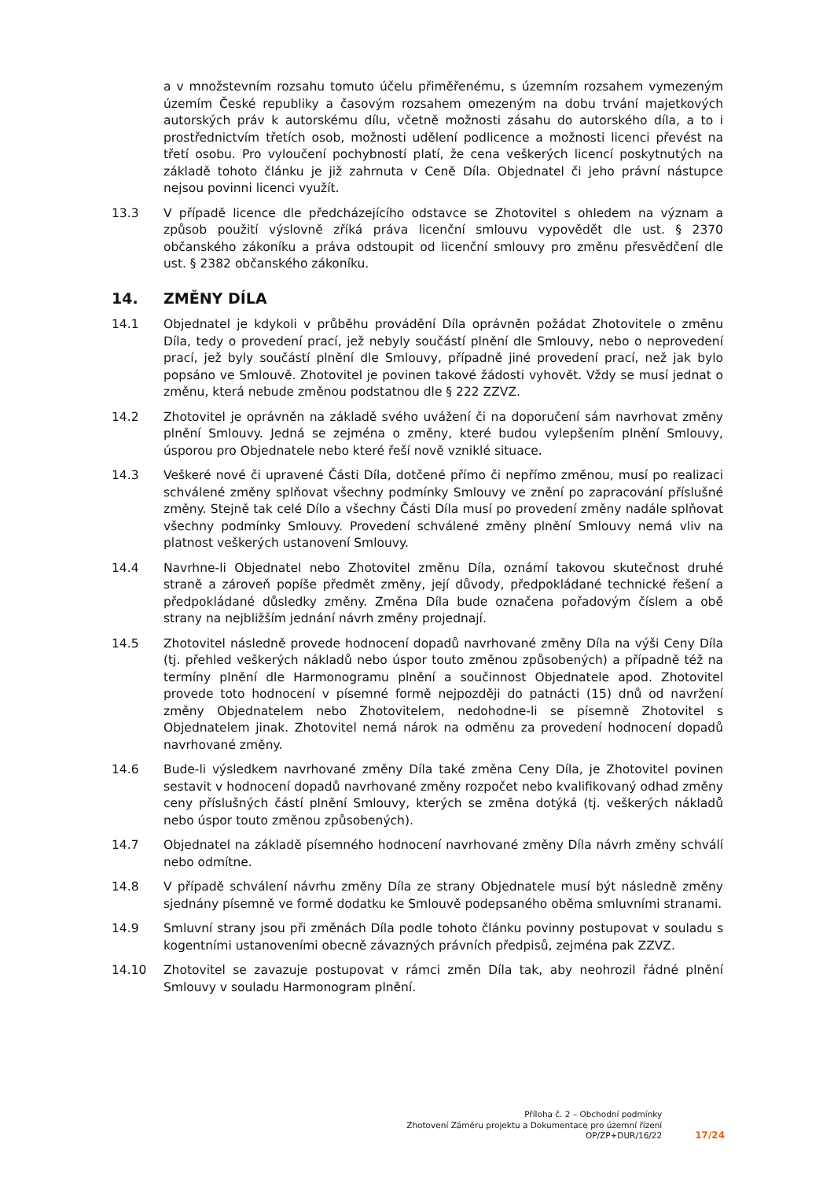a v množstevním rozsahu tomuto účelu přiměřenému, s územním rozsahem vymezeným územím České republiky a časovým rozsahem omezeným na dobu trvání majetkových autorských práv k autorskému dílu, včetně možnosti zásahu do autorského díla, a to i prostřednictvím třetích osob, možnosti udělení podlicence a možnosti licenci převést na třetí osobu. Pro vyloučení pochybností platí, že cena veškerých licencí poskytnutých na základě tohoto článku je již zahrnuta v Ceně Díla. Objednatel či jeho právní nástupce nejsou povinni licenci využít.
13.3 V případě licence dle předcházejícího odstavce se Zhotovitel s ohledem na význam a způsob použití výslovně zříká práva licenční smlouvu vypovědět dle ust. § 2370 občanského zákoníku a práva odstoupit od licenční smlouvy pro změnu přesvědčení dle ust. § 2382 občanského zákoníku.
14. ZMĚNY DÍLA
14.1 Objednatel je kdykoli v průběhu provádění Díla oprávněn požádat Zhotovitele o změnu Díla, tedy o provedení prací, jež nebyly součástí plnění dle Smlouvy, nebo o neprovedení prací, jež byly součástí plnění dle Smlouvy, případně jiné provedení prací, než jak bylo popsáno ve Smlouvě. Zhotovitel je povinen takové žádosti vyhovět. Vždy se musí jednat o změnu, která nebude změnou podstatnou dle § 222 ZZVZ.
14.2 Zhotovitel je oprávněn na základě svého uvážení či na doporučení sám navrhovat změny plnění Smlouvy. Jedná se zejména o změny, které budou vylepšením plnění Smlouvy, úsporou pro Objednatele nebo které řeší nově vzniklé situace.
14.3 Veškeré nové či upravené Části Díla, dotčené přímo či nepřímo změnou, musí po realizaci schválené změny splňovat všechny podmínky Smlouvy ve znění po zapracování příslušné změny. Stejně tak celé Dílo a všechny Části Díla musí po provedení změny nadále splňovat všechny podmínky Smlouvy. Provedení schválené změny plnění Smlouvy nemá vliv na platnost veškerých ustanovení Smlouvy.
14.4 Navrhne-li Objednatel nebo Zhotovitel změnu Díla, oznámí takovou skutečnost druhé straně a zároveň popíše předmět změny, její důvody, předpokládané technické řešení a předpokládané důsledky změny. Změna Díla bude označena pořadovým číslem a obě strany na nejbližším jednání návrh změny projednají.
14.5 Zhotovitel následně provede hodnocení dopadů navrhované změny Díla na výši Ceny Díla (tj. přehled veškerých nákladů nebo úspor touto změnou způsobených) a případně též na termíny plnění dle Harmonogramu plnění a součinnost Objednatele apod. Zhotovitel provede toto hodnocení v písemné formě nejpozději do patnácti (15) dnů od navržení změny Objednatelem nebo Zhotovitelem, nedohodne-li se písemně Zhotovitel s Objednatelem jinak. Zhotovitel nemá nárok na odměnu za provedení hodnocení dopadů navrhované změny.
14.6 Bude-li výsledkem navrhované změny Díla také změna Ceny Díla, je Zhotovitel povinen sestavit v hodnocení dopadů navrhované změny rozpočet nebo kvalifikovaný odhad změny ceny příslušných částí plnění Smlouvy, kterých se změna dotýká (tj. veškerých nákladů nebo úspor touto změnou způsobených).
14.7 Objednatel na základě písemného hodnocení navrhované změny Díla návrh změny schválí nebo odmítne.
14.8 V případě schválení návrhu změny Díla ze strany Objednatele musí být následně změny sjednány písemně ve formě dodatku ke Smlouvě podepsaného oběma smluvními stranami.
14.9 Smluvní strany jsou při změnách Díla podle tohoto článku povinny postupovat v souladu s kogentními ustanoveními obecně závazných právních předpisů, zejména pak ZZVZ.
14.10 Zhotovitel se zavazuje postupovat v rámci změn Díla tak, aby neohrozil řádné plnění Smlouvy v souladu Harmonogram plnění.
Příloha č. 2 – Obchodní podmínky
Zhotovení Záměru projektu a Dokumentace pro územní řízení
OP/ZP+DUR/16/22
17/24